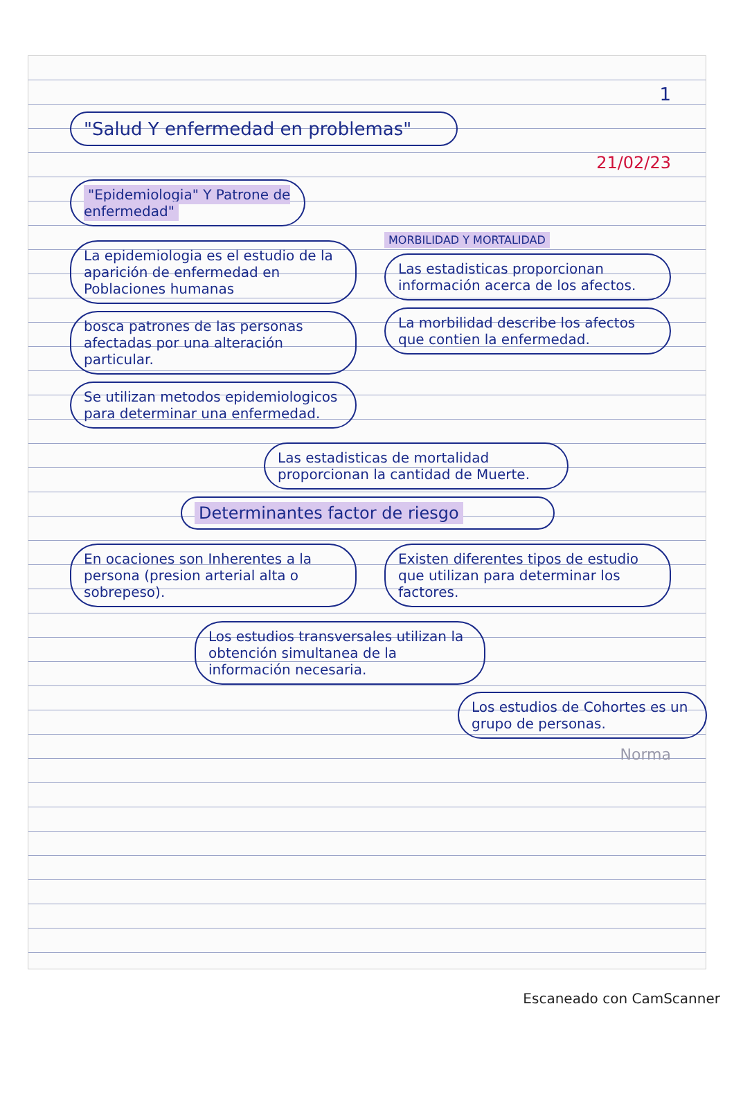1
"Salud Y enfermedad en problemas"
21/02/23
"Epidemiologia" Y Patrone de enfermedad"
La epidemiologia es el estudio de la aparición de enfermedad en Poblaciones humanas
bosca patrones de las personas afectadas por una alteración particular.
Se utilizan metodos epidemiologicos para determinar una enfermedad.
MORBILIDAD Y MORTALIDAD
Las estadisticas proporcionan información acerca de los afectos.
La morbilidad describe los afectos que contien la enfermedad.
Las estadisticas de mortalidad proporcionan la cantidad de Muerte.
Determinantes factor de riesgo
En ocaciones son Inherentes a la persona (presion arterial alta o sobrepeso).
Existen diferentes tipos de estudio que utilizan para determinar los factores.
Los estudios transversales utilizan la obtención simultanea de la información necesaria.
Los estudios de Cohortes es un grupo de personas.
Norma
Escaneado con CamScanner